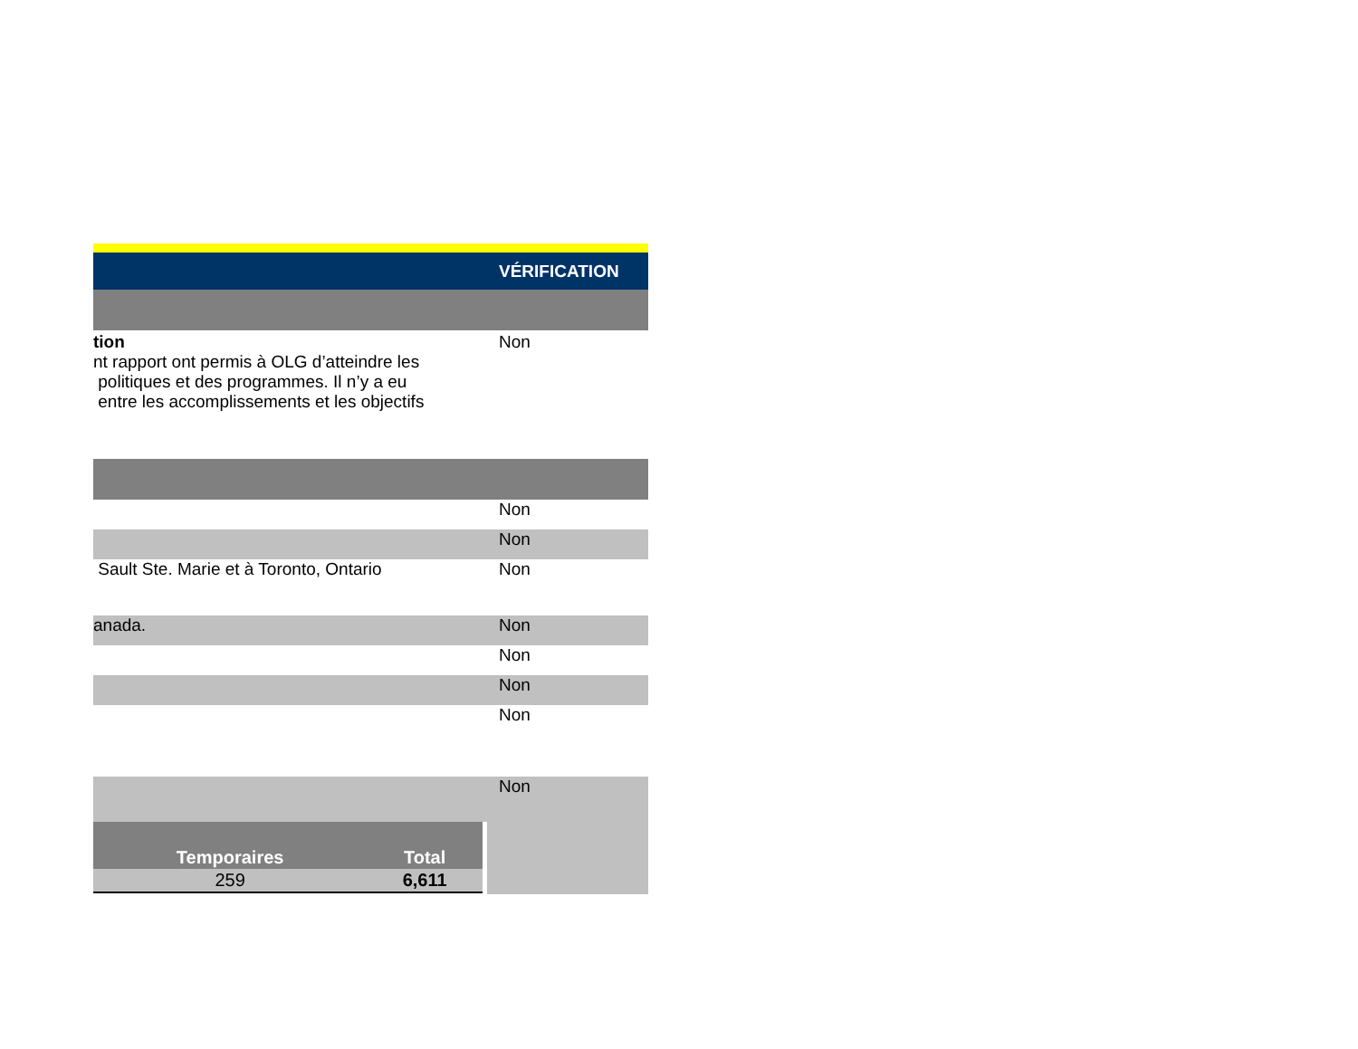VÉRIFICATION
tion
nt rapport ont permis à OLG d’atteindre les
politiques et des programmes. Il n’y a eu
entre les accomplissements et les objectifs
Non
Non
Non
Sault Ste. Marie et à Toronto, Ontario Non
anada. Non
Non
Non
Non
Non
| Temporaires | Total |
| --- | --- |
| 259 | 6,611 |